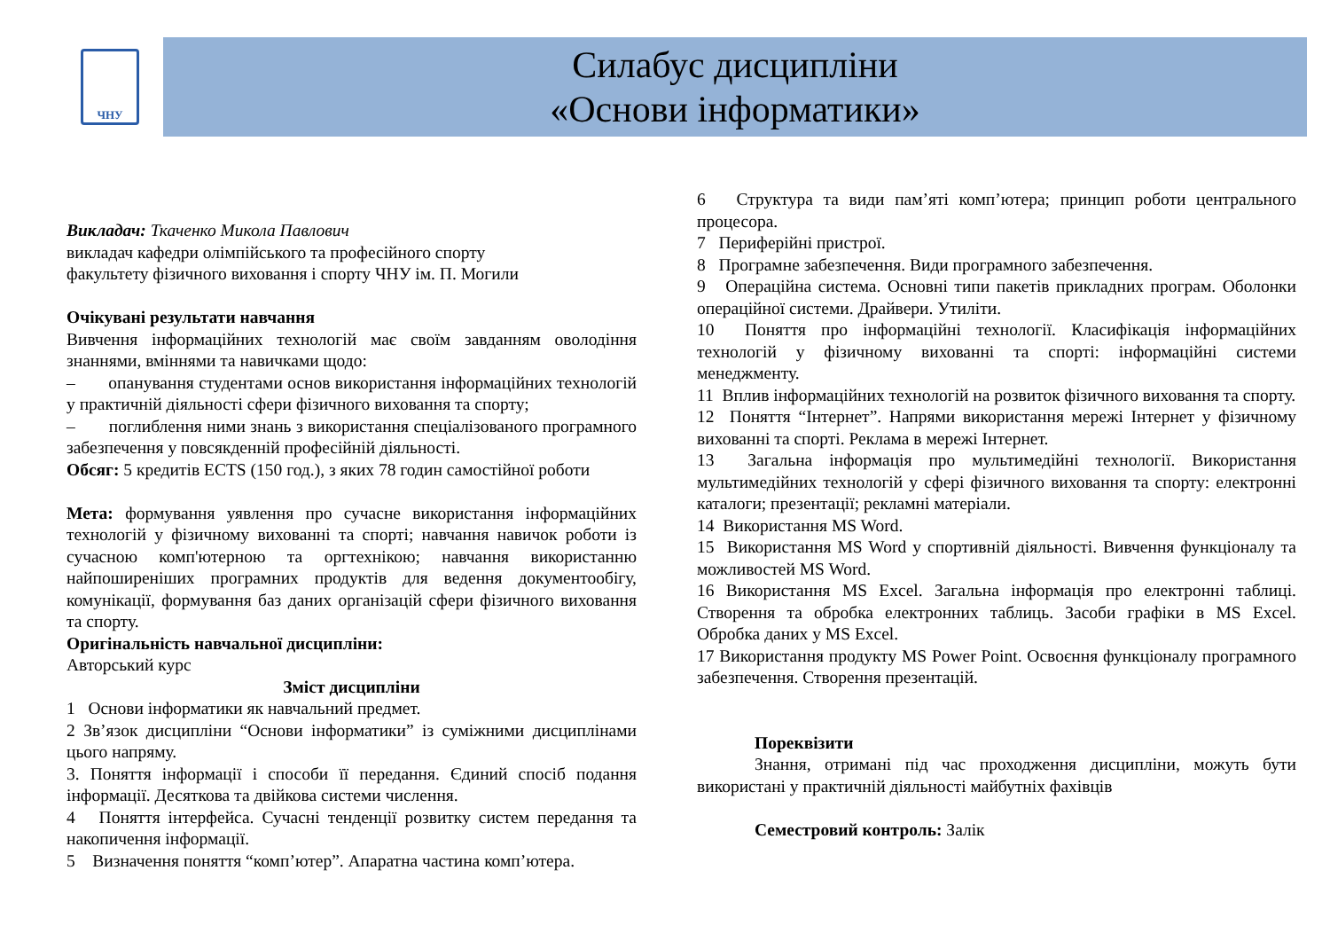ЧНУ
Силабус дисципліни
«Основи інформатики»
Викладач: Ткаченко Микола Павлович
викладач кафедри олімпійського та професійного спорту
факультету фізичного виховання і спорту ЧНУ ім. П. Могили
Очікувані результати навчання
Вивчення інформаційних технологій має своїм завданням оволодіння знаннями, вміннями та навичками щодо:
– опанування студентами основ використання інформаційних технологій у практичній діяльності сфери фізичного виховання та спорту;
– поглиблення ними знань з використання спеціалізованого програмного забезпечення у повсякденній професійній діяльності.
Обсяг: 5 кредитів ECTS (150 год.), з яких 78 годин самостійної роботи
Мета: формування уявлення про сучасне використання інформаційних технологій у фізичному вихованні та спорті; навчання навичок роботи із сучасною комп'ютерною та оргтехнікою; навчання використанню найпоширеніших програмних продуктів для ведення документообігу, комунікації, формування баз даних організацій сфери фізичного виховання та спорту.
Оригінальність навчальної дисципліни:
Авторський курс
Зміст дисципліни
1 Основи інформатики як навчальний предмет.
2 Зв’язок дисципліни “Основи інформатики” із суміжними дисциплінами цього напряму.
3. Поняття інформації і способи її передання. Єдиний спосіб подання інформації. Десяткова та двійкова системи числення.
4 Поняття інтерфейса. Сучасні тенденції розвитку систем передання та накопичення інформації.
5 Визначення поняття “комп’ютер”. Апаратна частина комп’ютера.
6 Структура та види пам’яті комп’ютера; принцип роботи центрального процесора.
7 Периферійні пристрої.
8 Програмне забезпечення. Види програмного забезпечення.
9 Операційна система. Основні типи пакетів прикладних програм. Оболонки операційної системи. Драйвери. Утиліти.
10 Поняття про інформаційні технології. Класифікація інформаційних технологій у фізичному вихованні та спорті: інформаційні системи менеджменту.
11 Вплив інформаційних технологій на розвиток фізичного виховання та спорту.
12 Поняття “Інтернет”. Напрями використання мережі Інтернет у фізичному вихованні та спорті. Реклама в мережі Інтернет.
13 Загальна інформація про мультимедійні технології. Використання мультимедійних технологій у сфері фізичного виховання та спорту: електронні каталоги; презентації; рекламні матеріали.
14 Використання MS Word.
15 Використання MS Word у спортивній діяльності. Вивчення функціоналу та можливостей MS Word.
16 Використання MS Excel. Загальна інформація про електронні таблиці. Створення та обробка електронних таблиць. Засоби графіки в MS Excel. Обробка даних у MS Excel.
17 Використання продукту MS Power Point. Освоєння функціоналу програмного забезпечення. Створення презентацій.
Пореквізити
Знання, отримані під час проходження дисципліни, можуть бути використані у практичній діяльності майбутніх фахівців
Семестровий контроль: Залік